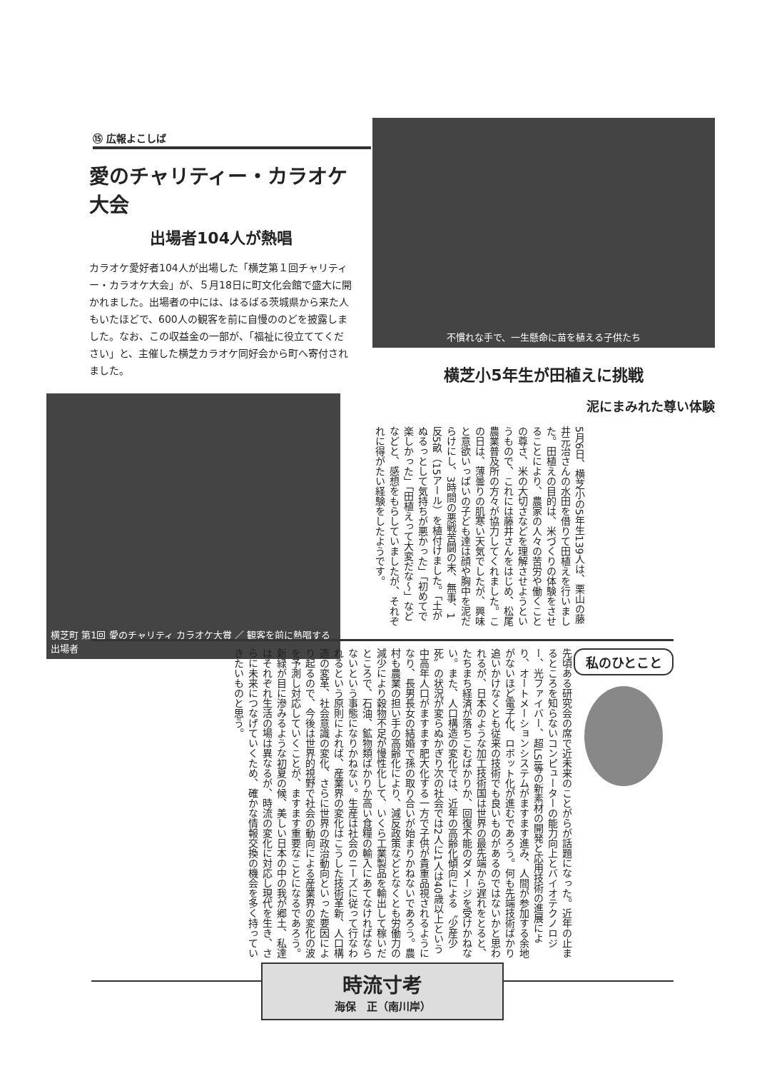⑮ 広報よこしば
愛のチャリティー・カラオケ大会
出場者104人が熱唱
カラオケ愛好者104人が出場した「横芝第１回チャリティー・カラオケ大会」が、５月18日に町文化会館で盛大に開かれました。出場者の中には、はるばる茨城県から来た人もいたほどで、600人の観客を前に自慢ののどを披露しました。なお、この収益金の一部が、「福祉に役立ててください」と、主催した横芝カラオケ同好会から町へ寄付されました。
横芝町 第1回 愛のチャリティ カラオケ大賞 ／ 観客を前に熱唱する出場者
不慣れな手で、一生懸命に苗を植える子供たち
横芝小5年生が田植えに挑戦
泥にまみれた尊い体験
5月6日、横芝小の5年生139人は、栗山の藤井元治さんの水田を借りて田植えを行いました。田植えの目的は、米づくりの体験をさせることにより、農家の人々の苦労や働くことの尊さ、米の大切さなどを理解させようというもので、これには藤井さんをはじめ、松尾農業普及所の方々が協力してくれました。この日は、薄曇りの肌寒い天気でしたが、興味と意欲いっぱいの子ども達は顔や胸中を泥だらけにし、3時間の悪戦苦闘の末、無事、1反5畝（15アール）を植付けました。「土がぬるっとして気持ちが悪かった」「初めてで楽しかった」「田植えって大変だな〜」などなどと、感想をもらしていましたが、それぞれに得がたい経験をしたようです。
私のひとこと
先頃ある研究会の席で近未来のことがらが話題になった。近年の止まるところを知らないコンピューターの能力向上とバイオテクノロジー、光ファイバー、超LSI等の新素材の開発と応用技術の進展により、オートメーションシステムがますます進み、人間が参加する余地がないほど電子化、ロボット化が進むであろう。何も先端技術ばかり追いかけなくとも従来の技術でも良いものがあるのではないかと思われるが、日本のような加工技術国は世界の最先端から遅れをとると、たちまち経済が落ちこむばかりか、回復不能のダメージを受けかねない。また、人口構造の変化では、近年の高齢化傾向による〝少産少死〟の状況が変らぬかぎり次の社会では2人に1人は40歳以上という中高年人口がますます肥大化する一方で子供が貴重品視されるようになり、長男長女の結婚で孫の取り合いが始まりかねないであろう。農村も農業の担い手の高齢化により、減反政策などとなくとも労働力の減少により穀物不足が慢性化して、いくら工業製品を輸出して稼いだところで、石油、鉱物類ばかりか高い食糧の輸入にあてなければならないという事態になりかねない。生産は社会のニーズに従って行なわれるという原則によれば、産業界の変化はこうした技術革新、人口構造の変革、社会意識の変化、さらに世界の政治動向といった要因により起るので、今後は世界的視野で社会の動向による産業界の変化の波を予測し対応していくことが、ますます重要なことになるであろう。新緑が目に滲みるような初夏の候、美しい日本の中の我が郷土、私達はそれぞれ生活の場は異なるが、時流の変化に対応し現代を生き、さらに未来につなげていくため、確かな情報交換の機会を多く持っていきたいものと思う。
時流寸考
海保　正（南川岸）